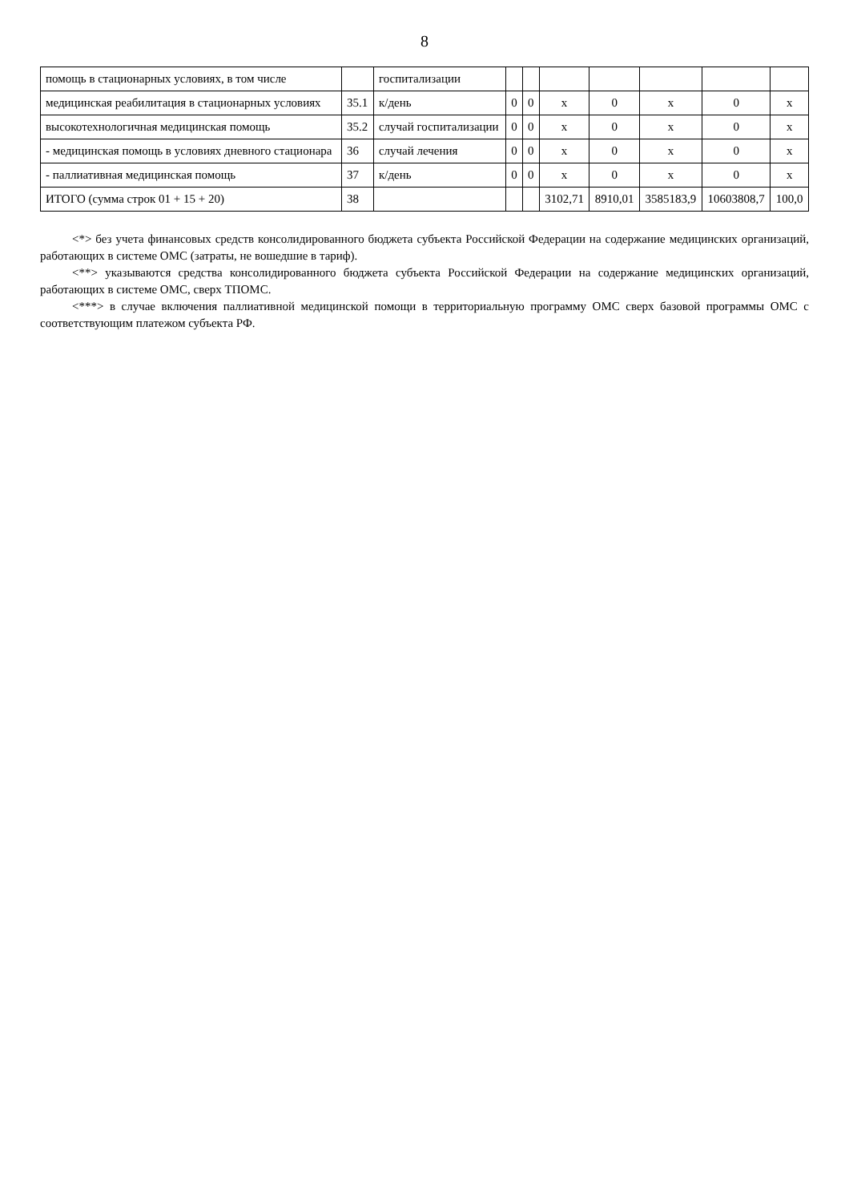8
| помощь в стационарных условиях, в том числе | | госпитализации | | | | | | | |
| медицинская реабилитация в стационарных условиях | 35.1 | к/день | 0 | 0 | х | 0 | х | 0 | х |
| высокотехнологичная медицинская помощь | 35.2 | случай госпитализации | 0 | 0 | х | 0 | х | 0 | х |
| - медицинская помощь в условиях дневного стационара | 36 | случай лечения | 0 | 0 | х | 0 | х | 0 | х |
| - паллиативная медицинская помощь | 37 | к/день | 0 | 0 | х | 0 | х | 0 | х |
| ИТОГО (сумма строк 01 + 15 + 20) | 38 | | | | 3102,71 | 8910,01 | 3585183,9 | 10603808,7 | 100,0 |
<*> без учета финансовых средств консолидированного бюджета субъекта Российской Федерации на содержание медицинских организаций, работающих в системе ОМС (затраты, не вошедшие в тариф).
<**> указываются средства консолидированного бюджета субъекта Российской Федерации на содержание медицинских организаций, работающих в системе ОМС, сверх ТПОМС.
<***> в случае включения паллиативной медицинской помощи в территориальную программу ОМС сверх базовой программы ОМС с соответствующим платежом субъекта РФ.